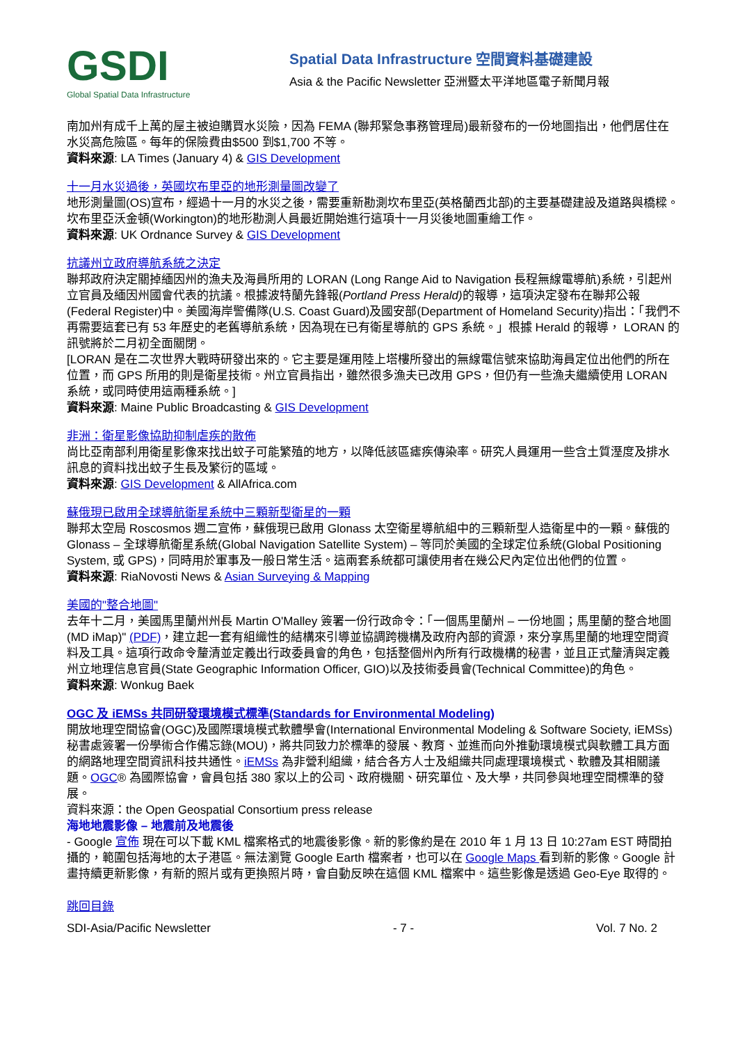GSDI
Global Spatial Data Infrastructure
Spatial Data Infrastructure 空間資料基礎建設
Asia & the Pacific Newsletter 亞洲暨太平洋地區電子新聞月報
南加州有成千上萬的屋主被迫購買水災險，因為 FEMA (聯邦緊急事務管理局)最新發布的一份地圖指出，他們居住在水災高危險區。每年的保險費由$500 到$1,700 不等。
資料來源: LA Times (January 4) & GIS Development
十一月水災過後，英國坎布里亞的地形測量圖改變了
地形測量圖(OS)宣布，經過十一月的水災之後，需要重新勘測坎布里亞(英格蘭西北部)的主要基礎建設及道路與橋樑。坎布里亞沃金頓(Workington)的地形勘測人員最近開始進行這項十一月災後地圖重繪工作。
資料來源: UK Ordnance Survey & GIS Development
抗議州立政府導航系統之決定
聯邦政府決定關掉緬因州的漁夫及海員所用的 LORAN (Long Range Aid to Navigation 長程無線電導航)系統，引起州立官員及緬因州國會代表的抗議。根據波特蘭先鋒報(Portland Press Herald) 的報導，這項決定發布在聯邦公報(Federal Register)中。美國海岸警備隊(U.S. Coast Guard)及國安部(Department of Homeland Security)指出：「我們不再需要這套已有 53 年歷史的老舊導航系統，因為現在已有衛星導航的 GPS 系統。」根據 Herald 的報導， LORAN 的訊號將於二月初全面關閉。
[LORAN 是在二次世界大戰時研發出來的。它主要是運用陸上塔樓所發出的無線電信號來協助海員定位出他們的所在位置，而 GPS 所用的則是衛星技術。州立官員指出，雖然很多漁夫已改用 GPS，但仍有一些漁夫繼續使用 LORAN 系統，或同時使用這兩種系統。]
資料來源: Maine Public Broadcasting & GIS Development
非洲：衛星影像協助抑制虐疾的散佈
尚比亞南部利用衛星影像來找出蚊子可能繁殖的地方，以降低該區瘧疾傳染率。研究人員運用一些含土質溼度及排水訊息的資料找出蚊子生長及繁衍的區域。
資料來源: GIS Development & AllAfrica.com
蘇俄現已啟用全球導航衛星系統中三顆新型衛星的一顆
聯邦太空局 Roscosmos 週二宣佈，蘇俄現已啟用 Glonass 太空衛星導航組中的三顆新型人造衛星中的一顆。蘇俄的 Glonass – 全球導航衛星系統(Global Navigation Satellite System) – 等同於美國的全球定位系統(Global Positioning System, 或 GPS)，同時用於軍事及一般日常生活。這兩套系統都可讓使用者在幾公尺內定位出他們的位置。
資料來源: RiaNovosti News & Asian Surveying & Mapping
美國的"整合地圖"
去年十二月，美國馬里蘭州州長 Martin O'Malley 簽署一份行政命令：「一個馬里蘭州 – 一份地圖；馬里蘭的整合地圖 (MD iMap)" (PDF)，建立起一套有組織性的結構來引導並協調跨機構及政府內部的資源，來分享馬里蘭的地理空間資料及工具。這項行政命令釐清並定義出行政委員會的角色，包括整個州內所有行政機構的秘書，並且正式釐清與定義州立地理信息官員(State Geographic Information Officer, GIO)以及技術委員會(Technical Committee)的角色。
資料來源: Wonkug Baek
OGC 及 iEMSs 共同研發環境模式標準(Standards for Environmental Modeling)
開放地理空間協會(OGC)及國際環境模式軟體學會(International Environmental Modeling & Software Society, iEMSs)秘書處簽署一份學術合作備忘錄(MOU)，將共同致力於標準的發展、教育、並進而向外推動環境模式與軟體工具方面的網路地理空間資訊科技共通性。iEMSs 為非營利組織，結合各方人士及組織共同處理環境模式、軟體及其相關議題。OGC® 為國際協會，會員包括 380 家以上的公司、政府機關、研究單位、及大學，共同參與地理空間標準的發展。
資料來源：the Open Geospatial Consortium press release
海地地震影像 – 地震前及地震後
- Google 宣佈 現在可以下載 KML 檔案格式的地震後影像。新的影像約是在 2010 年 1 月 13 日 10:27am EST 時間拍攝的，範圍包括海地的太子港區。無法瀏覽 Google Earth 檔案者，也可以在 Google Maps 看到新的影像。Google 計畫持續更新影像，有新的照片或有更換照片時，會自動反映在這個 KML 檔案中。這些影像是透過 Geo-Eye 取得的。
跳回目錄
SDI-Asia/Pacific Newsletter - 7 - Vol. 7 No. 2